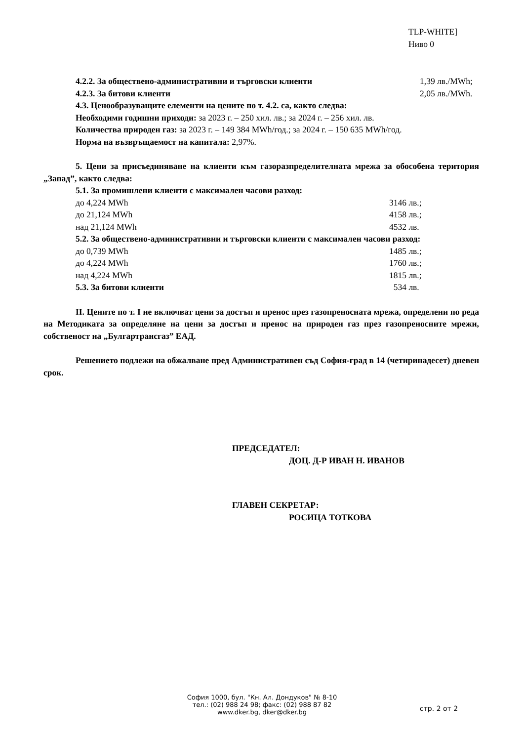TLP-WHITE]
Ниво 0
4.2.2. За обществено-административни и търговски клиенти 1,39 лв./MWh;
4.2.3. За битови клиенти 2,05 лв./MWh.
4.3. Ценообразуващите елементи на цените по т. 4.2. са, както следва:
Необходими годишни приходи: за 2023 г. – 250 хил. лв.; за 2024 г. – 256 хил. лв.
Количества природен газ: за 2023 г. – 149 384 MWh/год.; за 2024 г. – 150 635 MWh/год.
Норма на възвръщаемост на капитала: 2,97%.
5. Цени за присъединяване на клиенти към газоразпределителната мрежа за обособена територия „Запад”, както следва:
5.1. За промишлени клиенти с максимален часови разход:
до 4,224 MWh 3146 лв.;
до 21,124 MWh 4158 лв.;
над 21,124 MWh 4532 лв.
5.2. За обществено-административни и търговски клиенти с максимален часови разход:
до 0,739 MWh 1485 лв.;
до 4,224 MWh 1760 лв.;
над 4,224 MWh 1815 лв.;
5.3. За битови клиенти 534 лв.
II. Цените по т. I не включват цени за достъп и пренос през газопреносната мрежа, определени по реда на Методиката за определяне на цени за достъп и пренос на природен газ през газопреносните мрежи, собственост на „Булгартрансгаз” ЕАД.
Решението подлежи на обжалване пред Административен съд София-град в 14 (четиринадесет) дневен срок.
ПРЕДСЕДАТЕЛ:
ДОЦ. Д-Р ИВАН Н. ИВАНОВ
ГЛАВЕН СЕКРЕТАР:
РОСИЦА ТОТКОВА
София 1000, бул. "Кн. Ал. Дондуков" № 8-10
тел.: (02) 988 24 98; факс: (02) 988 87 82
www.dker.bg, dker@dker.bg
стр. 2 от 2